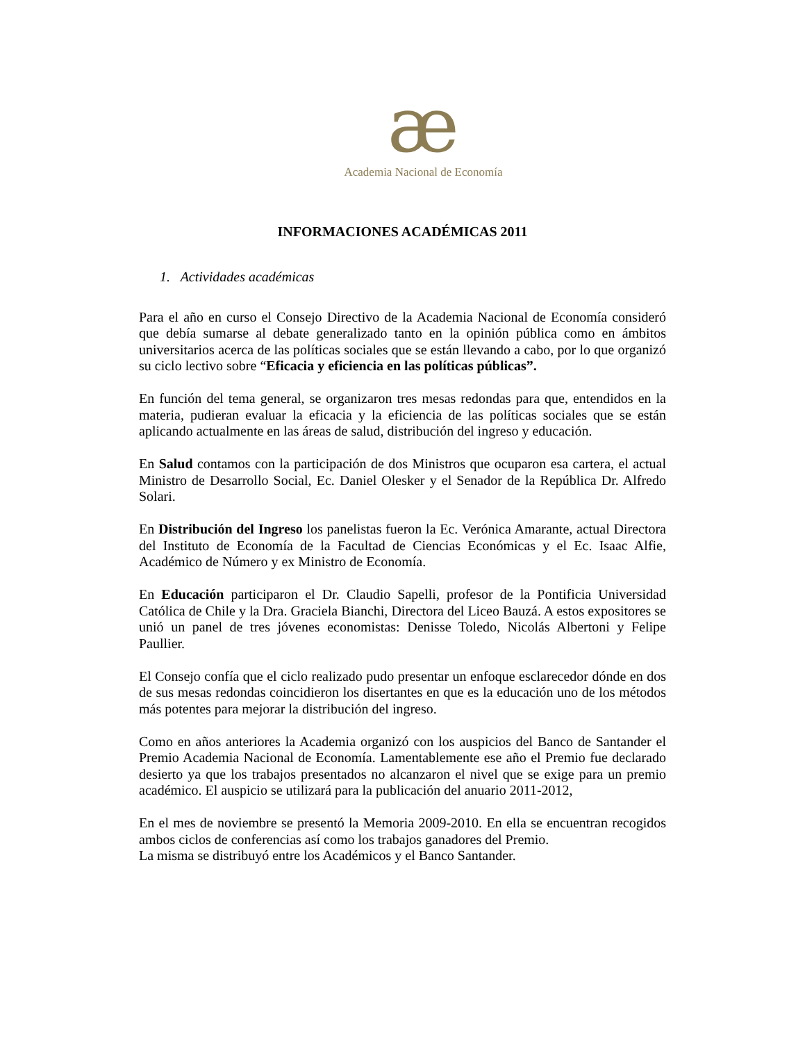æ
Academia Nacional de Economía
INFORMACIONES ACADÉMICAS 2011
1. Actividades académicas
Para el año en curso el Consejo Directivo de la Academia Nacional de Economía consideró que debía sumarse al debate generalizado tanto en la opinión pública como en ámbitos universitarios acerca de las políticas sociales que se están llevando a cabo, por lo que organizó su ciclo lectivo sobre “Eficacia y eficiencia en las políticas públicas”.
En función del tema general, se organizaron tres mesas redondas para que, entendidos en la materia, pudieran evaluar la eficacia y la eficiencia de las políticas sociales que se están aplicando actualmente en las áreas de salud, distribución del ingreso y educación.
En Salud contamos con la participación de dos Ministros que ocuparon esa cartera, el actual Ministro de Desarrollo Social, Ec. Daniel Olesker y el Senador de la República Dr. Alfredo Solari.
En Distribución del Ingreso los panelistas fueron la Ec. Verónica Amarante, actual Directora del Instituto de Economía de la Facultad de Ciencias Económicas y el Ec. Isaac Alfie, Académico de Número y ex Ministro de Economía.
En Educación participaron el Dr. Claudio Sapelli, profesor de la Pontificia Universidad Católica de Chile y la Dra. Graciela Bianchi, Directora del Liceo Bauzá. A estos expositores se unió un panel de tres jóvenes economistas: Denisse Toledo, Nicolás Albertoni y Felipe Paullier.
El Consejo confía que el ciclo realizado pudo presentar un enfoque esclarecedor dónde en dos de sus mesas redondas coincidieron los disertantes en que es la educación uno de los métodos más potentes para mejorar la distribución del ingreso.
Como en años anteriores la Academia organizó con los auspicios del Banco de Santander el Premio Academia Nacional de Economía. Lamentablemente ese año el Premio fue declarado desierto ya que los trabajos presentados no alcanzaron el nivel que se exige para un premio académico. El auspicio se utilizará para la publicación del anuario 2011-2012,
En el mes de noviembre se presentó la Memoria 2009-2010. En ella se encuentran recogidos ambos ciclos de conferencias así como los trabajos ganadores del Premio.
La misma se distribuyó entre los Académicos y el Banco Santander.